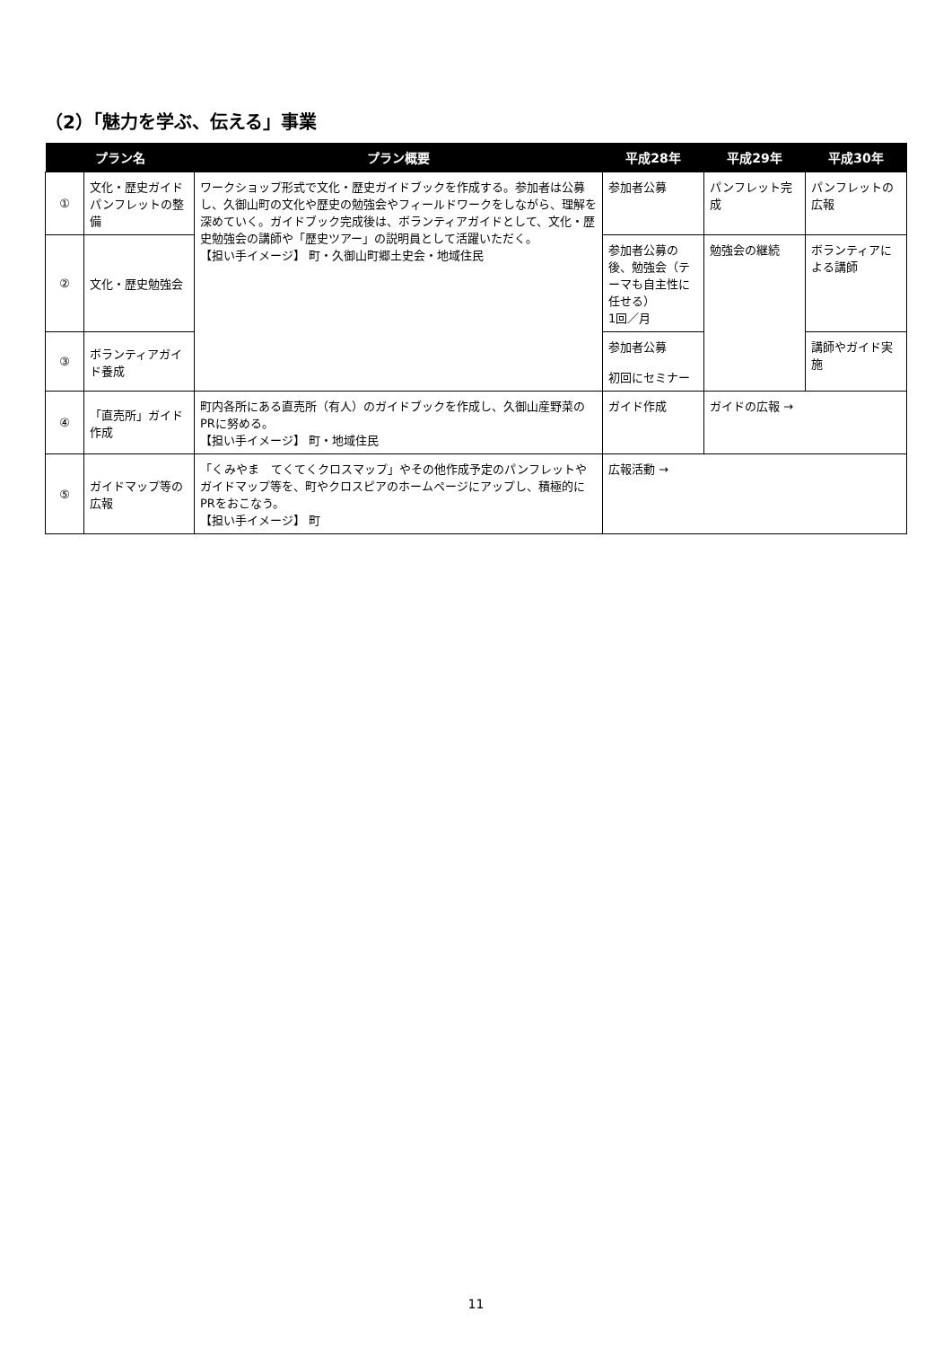（2）「魅力を学ぶ、伝える」事業
| プラン名 | | プラン概要 | 平成28年 | 平成29年 | 平成30年 |
| --- | --- | --- | --- | --- | --- |
| ① | 文化・歴史ガイドパンフレットの整備 | ワークショップ形式で文化・歴史ガイドブックを作成する。参加者は公募し、久御山町の文化や歴史の勉強会やフィールドワークをしながら、理解を深めていく。ガイドブック完成後は、ボランティアガイドとして、文化・歴史勉強会の講師や「歴史ツアー」の説明員として活躍いただく。 【担い手イメージ】 町・久御山町郷土史会・地域住民 | 参加者公募 | パンフレット完成 | パンフレットの広報 |
| ② | 文化・歴史勉強会 | | 参加者公募の後、勉強会（テーマも自主性に任せる） 1回／月 | 勉強会の継続 | ボランティアによる講師 |
| ③ | ボランティアガイド養成 | | 参加者公募 初回にセミナー | | 講師やガイド実施 |
| ④ | 「直売所」ガイド作成 | 町内各所にある直売所（有人）のガイドブックを作成し、久御山産野菜のPRに努める。 【担い手イメージ】 町・地域住民 | ガイド作成 | ガイドの広報 → | |
| ⑤ | ガイドマップ等の広報 | 「くみやま てくてくクロスマップ」やその他作成予定のパンフレットやガイドマップ等を、町やクロスピアのホームページにアップし、積極的にPRをおこなう。 【担い手イメージ】 町 | 広報活動 → | | |
11